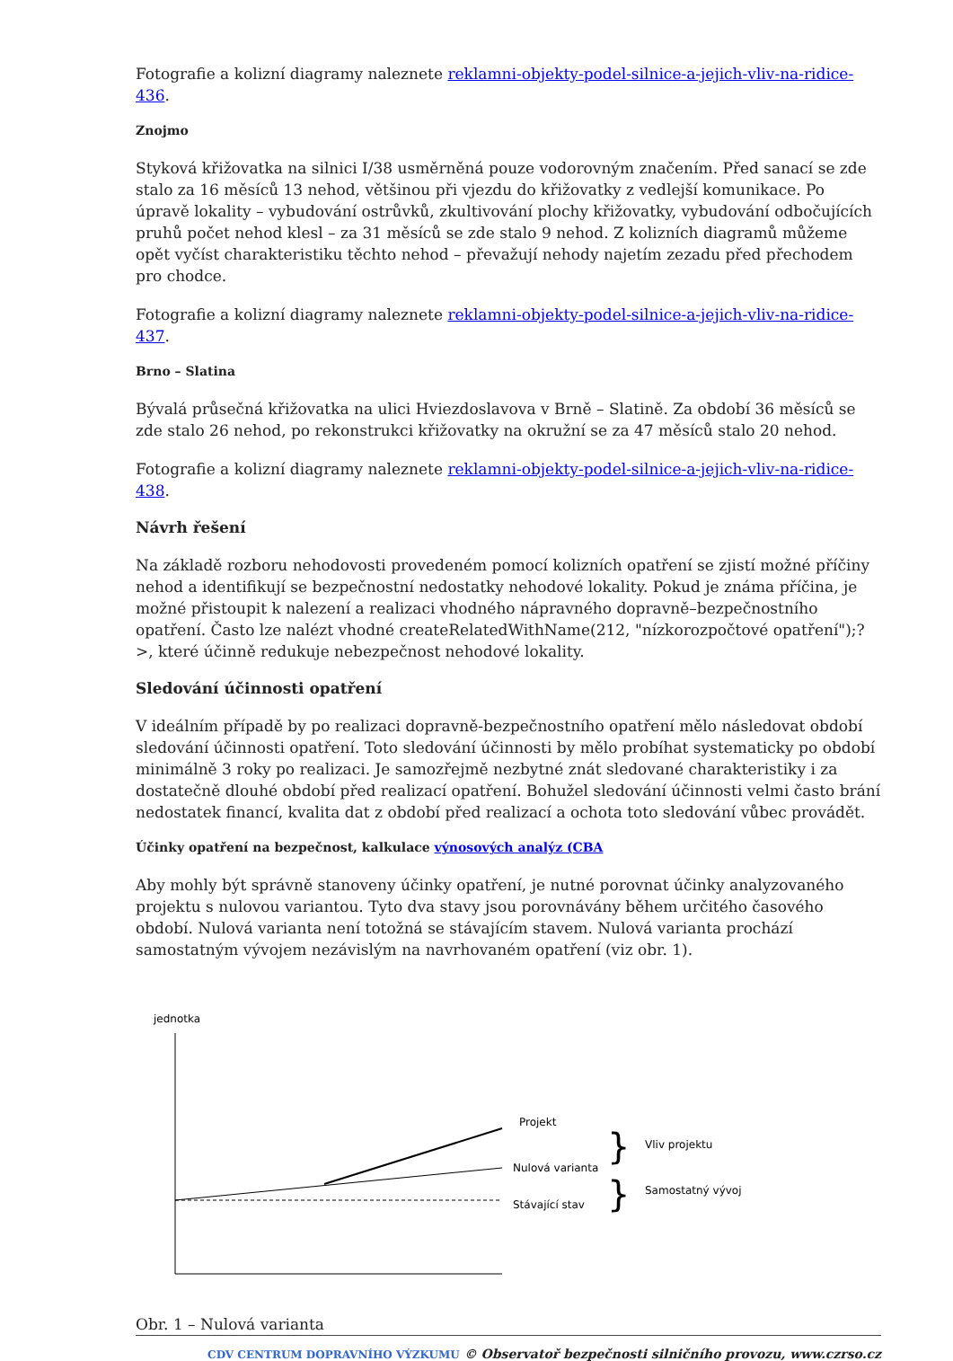Fotografie a kolizní diagramy naleznete reklamni-objekty-podel-silnice-a-jejich-vliv-na-ridice-436.
Znojmo
Styková křižovatka na silnici I/38 usměrněná pouze vodorovným značením. Před sanací se zde stalo za 16 měsíců 13 nehod, většinou při vjezdu do křižovatky z vedlejší komunikace. Po úpravě lokality – vybudování ostrůvků, zkultivování plochy křižovatky, vybudování odbočujících pruhů počet nehod klesl – za 31 měsíců se zde stalo 9 nehod. Z kolizních diagramů můžeme opět vyčíst charakteristiku těchto nehod – převažují nehody najetím zezadu před přechodem pro chodce.
Fotografie a kolizní diagramy naleznete reklamni-objekty-podel-silnice-a-jejich-vliv-na-ridice-437.
Brno – Slatina
Bývalá průsečná křižovatka na ulici Hviezdoslavova v Brně – Slatině. Za období 36 měsíců se zde stalo 26 nehod, po rekonstrukci křižovatky na okružní se za 47 měsíců stalo 20 nehod.
Fotografie a kolizní diagramy naleznete reklamni-objekty-podel-silnice-a-jejich-vliv-na-ridice-438.
Návrh řešení
Na základě rozboru nehodovosti provedeném pomocí kolizních opatření se zjistí možné příčiny nehod a identifikují se bezpečnostní nedostatky nehodové lokality. Pokud je známa příčina, je možné přistoupit k nalezení a realizaci vhodného nápravného dopravně–bezpečnostního opatření. Často lze nalézt vhodné createRelatedWithName(212, "nízkorozpočtové opatření");?>, které účinně redukuje nebezpečnost nehodové lokality.
Sledování účinnosti opatření
V ideálním případě by po realizaci dopravně-bezpečnostního opatření mělo následovat období sledování účinnosti opatření. Toto sledování účinnosti by mělo probíhat systematicky po období minimálně 3 roky po realizaci. Je samozřejmě nezbytné znát sledované charakteristiky i za dostatečně dlouhé období před realizací opatření. Bohužel sledování účinnosti velmi často brání nedostatek financí, kvalita dat z období před realizací a ochota toto sledování vůbec provádět.
Účinky opatření na bezpečnost, kalkulace výnosových analýz (CBA
Aby mohly být správně stanoveny účinky opatření, je nutné porovnat účinky analyzovaného projektu s nulovou variantou. Tyto dva stavy jsou porovnávány během určitého časového období. Nulová varianta není totožná se stávajícím stavem. Nulová varianta prochází samostatným vývojem nezávislým na navrhovaném opatření (viz obr. 1).
jednotka
Projekt
Nulová varianta
Stávající stav
Vliv projektu
Samostatný vývoj
}
}
Obr. 1 – Nulová varianta
CDV CENTRUM DOPRAVNÍHO VÝZKUMU © Observatoř bezpečnosti silničního provozu, www.czrso.cz